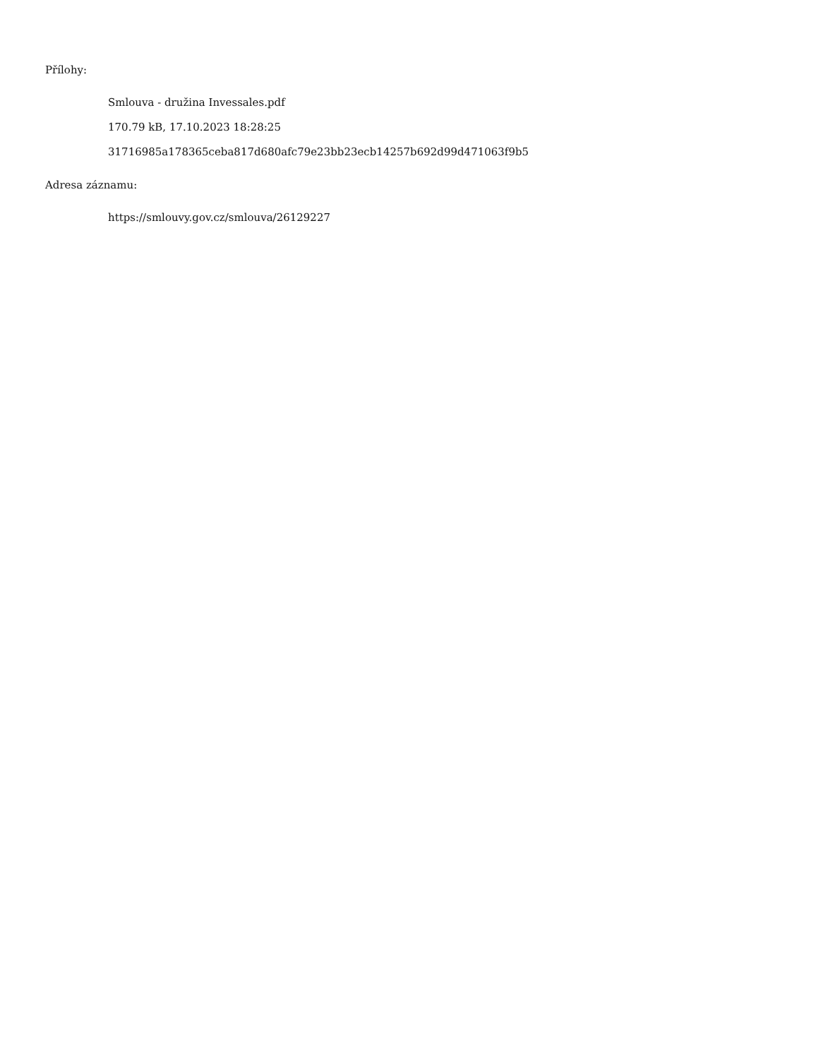Přílohy:
Smlouva - družina Invessales.pdf
170.79 kB, 17.10.2023 18:28:25
31716985a178365ceba817d680afc79e23bb23ecb14257b692d99d471063f9b5
Adresa záznamu:
https://smlouvy.gov.cz/smlouva/26129227